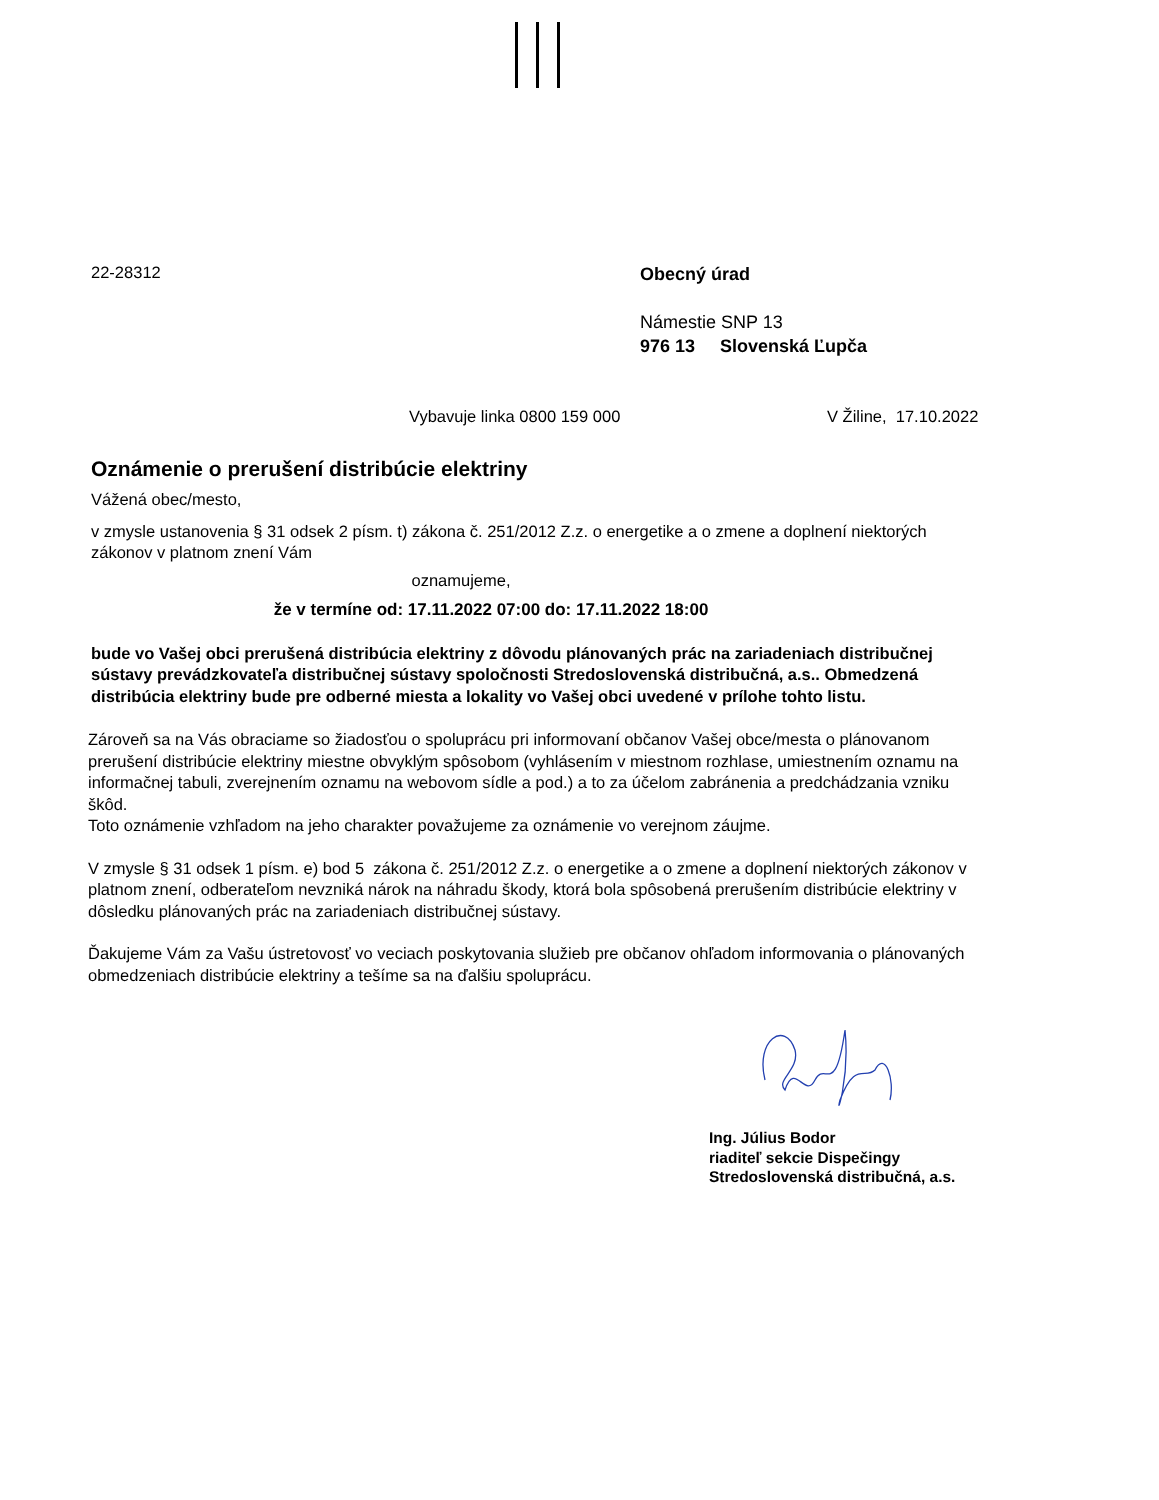22-28312
Obecný úrad
Námestie SNP 13
976 13 Slovenská Ľupča
Vybavuje linka 0800 159 000 V Žiline, 17.10.2022
Oznámenie o prerušení distribúcie elektriny
Vážená obec/mesto,
v zmysle ustanovenia § 31 odsek 2 písm. t) zákona č. 251/2012 Z.z. o energetike a o zmene a doplnení niektorých zákonov v platnom znení Vám
oznamujeme,
že v termíne od: 17.11.2022 07:00 do: 17.11.2022 18:00
bude vo Vašej obci prerušená distribúcia elektriny z dôvodu plánovaných prác na zariadeniach distribučnej sústavy prevádzkovateľa distribučnej sústavy spoločnosti Stredoslovenská distribučná, a.s.. Obmedzená distribúcia elektriny bude pre odberné miesta a lokality vo Vašej obci uvedené v prílohe tohto listu.
Zároveň sa na Vás obraciame so žiadosťou o spoluprácu pri informovaní občanov Vašej obce/mesta o plánovanom prerušení distribúcie elektriny miestne obvyklým spôsobom (vyhlásením v miestnom rozhlase, umiestnením oznamu na informačnej tabuli, zverejnením oznamu na webovom sídle a pod.) a to za účelom zabránenia a predchádzania vzniku škôd.
Toto oznámenie vzhľadom na jeho charakter považujeme za oznámenie vo verejnom záujme.
V zmysle § 31 odsek 1 písm. e) bod 5 zákona č. 251/2012 Z.z. o energetike a o zmene a doplnení niektorých zákonov v platnom znení, odberateľom nevzniká nárok na náhradu škody, ktorá bola spôsobená prerušením distribúcie elektriny v dôsledku plánovaných prác na zariadeniach distribučnej sústavy.
Ďakujeme Vám za Vašu ústretovosť vo veciach poskytovania služieb pre občanov ohľadom informovania o plánovaných obmedzeniach distribúcie elektriny a tešíme sa na ďalšiu spoluprácu.
Ing. Július Bodor
riaditeľ sekcie Dispečingy
Stredoslovenská distribučná, a.s.